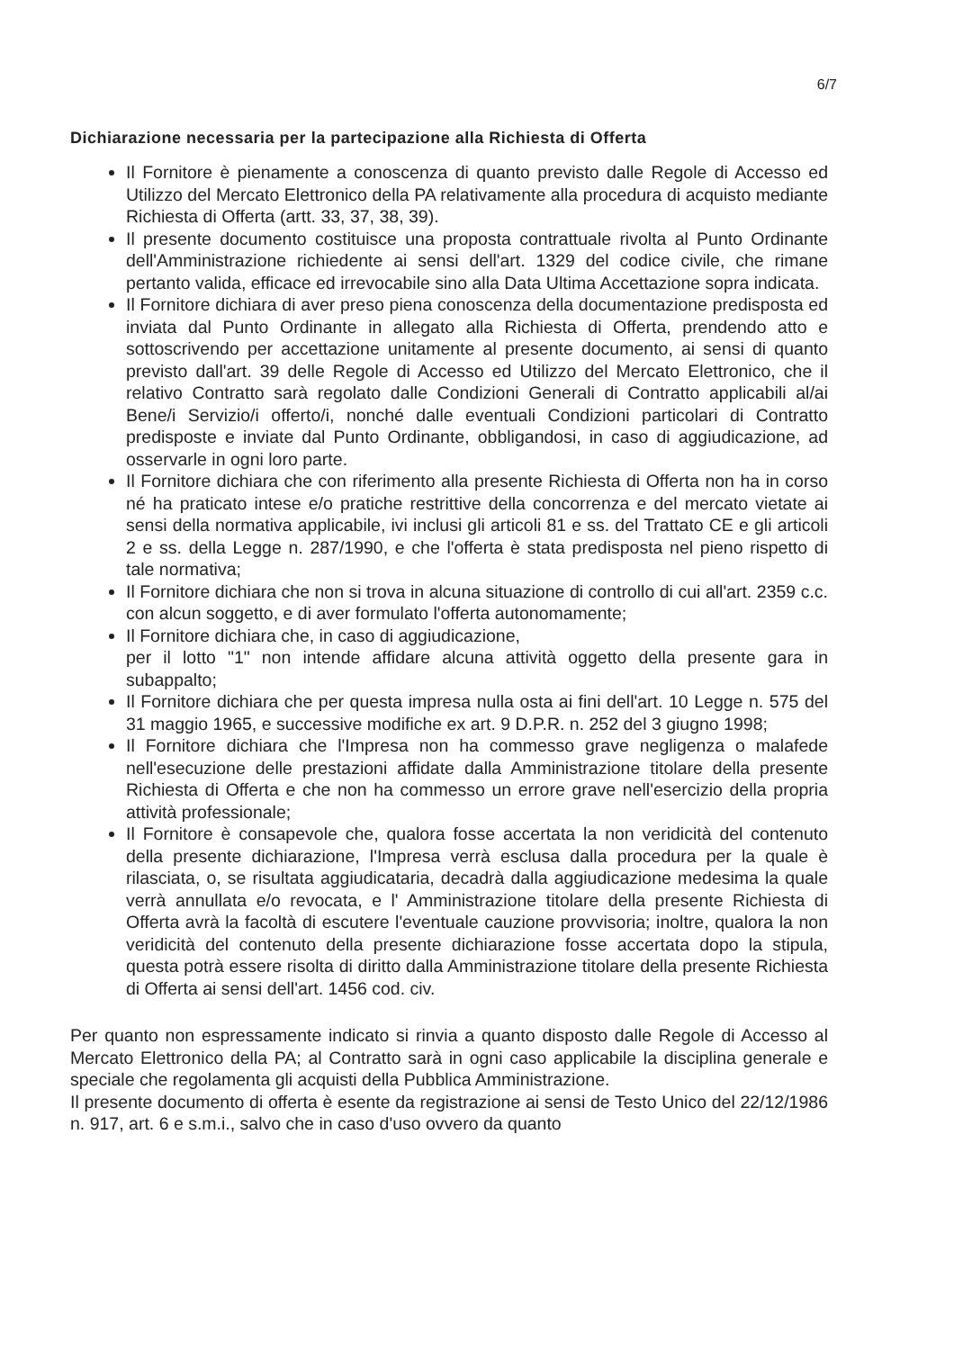6/7
Dichiarazione necessaria per la partecipazione alla Richiesta di Offerta
Il Fornitore è pienamente a conoscenza di quanto previsto dalle Regole di Accesso ed Utilizzo del Mercato Elettronico della PA relativamente alla procedura di acquisto mediante Richiesta di Offerta (artt. 33, 37, 38, 39).
Il presente documento costituisce una proposta contrattuale rivolta al Punto Ordinante dell'Amministrazione richiedente ai sensi dell'art. 1329 del codice civile, che rimane pertanto valida, efficace ed irrevocabile sino alla Data Ultima Accettazione sopra indicata.
Il Fornitore dichiara di aver preso piena conoscenza della documentazione predisposta ed inviata dal Punto Ordinante in allegato alla Richiesta di Offerta, prendendo atto e sottoscrivendo per accettazione unitamente al presente documento, ai sensi di quanto previsto dall'art. 39 delle Regole di Accesso ed Utilizzo del Mercato Elettronico, che il relativo Contratto sarà regolato dalle Condizioni Generali di Contratto applicabili al/ai Bene/i Servizio/i offerto/i, nonché dalle eventuali Condizioni particolari di Contratto predisposte e inviate dal Punto Ordinante, obbligandosi, in caso di aggiudicazione, ad osservarle in ogni loro parte.
Il Fornitore dichiara che con riferimento alla presente Richiesta di Offerta non ha in corso né ha praticato intese e/o pratiche restrittive della concorrenza e del mercato vietate ai sensi della normativa applicabile, ivi inclusi gli articoli 81 e ss. del Trattato CE e gli articoli 2 e ss. della Legge n. 287/1990, e che l'offerta è stata predisposta nel pieno rispetto di tale normativa;
Il Fornitore dichiara che non si trova in alcuna situazione di controllo di cui all'art. 2359 c.c. con alcun soggetto, e di aver formulato l'offerta autonomamente;
Il Fornitore dichiara che, in caso di aggiudicazione,
per il lotto "1" non intende affidare alcuna attività oggetto della presente gara in subappalto;
Il Fornitore dichiara che per questa impresa nulla osta ai fini dell'art. 10 Legge n. 575 del 31 maggio 1965, e successive modifiche ex art. 9 D.P.R. n. 252 del 3 giugno 1998;
Il Fornitore dichiara che l'Impresa non ha commesso grave negligenza o malafede nell'esecuzione delle prestazioni affidate dalla Amministrazione titolare della presente Richiesta di Offerta e che non ha commesso un errore grave nell'esercizio della propria attività professionale;
Il Fornitore è consapevole che, qualora fosse accertata la non veridicità del contenuto della presente dichiarazione, l'Impresa verrà esclusa dalla procedura per la quale è rilasciata, o, se risultata aggiudicataria, decadrà dalla aggiudicazione medesima la quale verrà annullata e/o revocata, e l' Amministrazione titolare della presente Richiesta di Offerta avrà la facoltà di escutere l'eventuale cauzione provvisoria; inoltre, qualora la non veridicità del contenuto della presente dichiarazione fosse accertata dopo la stipula, questa potrà essere risolta di diritto dalla Amministrazione titolare della presente Richiesta di Offerta ai sensi dell'art. 1456 cod. civ.
Per quanto non espressamente indicato si rinvia a quanto disposto dalle Regole di Accesso al Mercato Elettronico della PA; al Contratto sarà in ogni caso applicabile la disciplina generale e speciale che regolamenta gli acquisti della Pubblica Amministrazione.
Il presente documento di offerta è esente da registrazione ai sensi de Testo Unico del 22/12/1986 n. 917, art. 6 e s.m.i., salvo che in caso d'uso ovvero da quanto